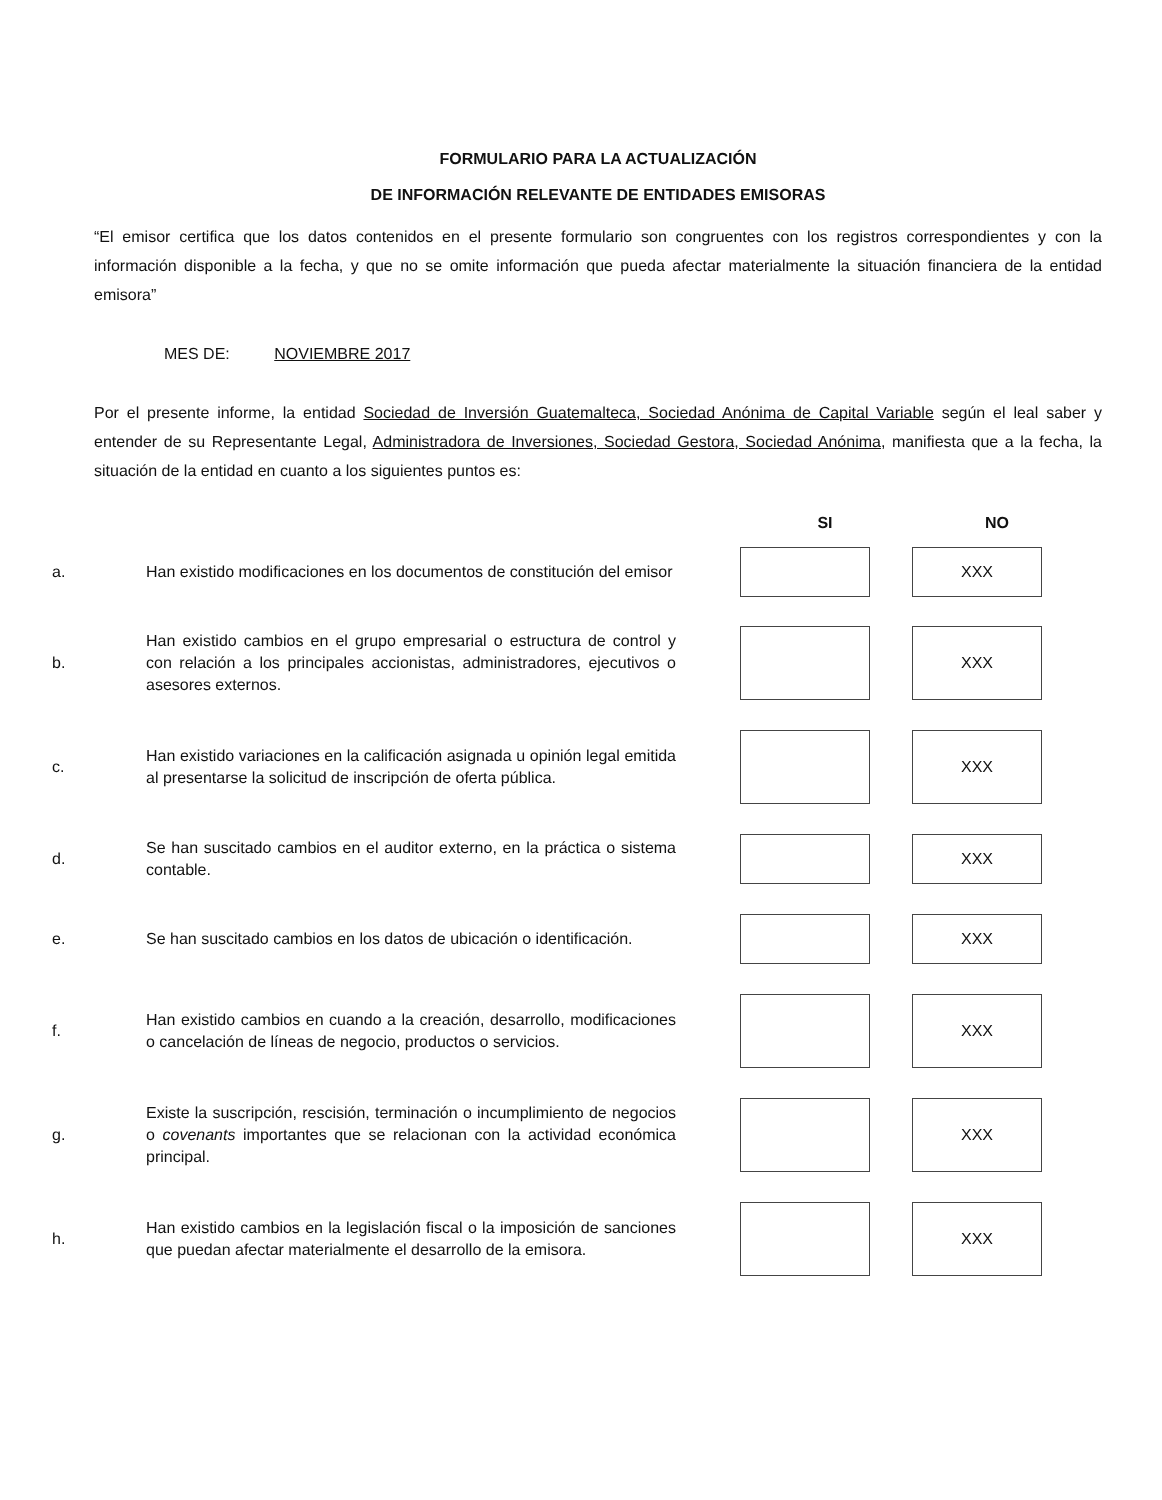FORMULARIO PARA LA ACTUALIZACIÓN
DE INFORMACIÓN RELEVANTE DE ENTIDADES EMISORAS
“El emisor certifica que los datos contenidos en el presente formulario son congruentes con los registros correspondientes y con la información disponible a la fecha, y que no se omite información que pueda afectar materialmente la situación financiera de la entidad emisora”
MES DE: NOVIEMBRE 2017
Por el presente informe, la entidad Sociedad de Inversión Guatemalteca, Sociedad Anónima de Capital Variable según el leal saber y entender de su Representante Legal, Administradora de Inversiones, Sociedad Gestora, Sociedad Anónima, manifiesta que a la fecha, la situación de la entidad en cuanto a los siguientes puntos es:
| | | | SI | NO |
| --- | --- | --- | --- | --- |
| a. | Han existido modificaciones en los documentos de constitución del emisor | | | XXX |
| b. | Han existido cambios en el grupo empresarial o estructura de control y con relación a los principales accionistas, administradores, ejecutivos o asesores externos. | | | XXX |
| c. | Han existido variaciones en la calificación asignada u opinión legal emitida al presentarse la solicitud de inscripción de oferta pública. | | | XXX |
| d. | Se han suscitado cambios en el auditor externo, en la práctica o sistema contable. | | | XXX |
| e. | Se han suscitado cambios en los datos de ubicación o identificación. | | | XXX |
| f. | Han existido cambios en cuando a la creación, desarrollo, modificaciones o cancelación de líneas de negocio, productos o servicios. | | | XXX |
| g. | Existe la suscripción, rescisión, terminación o incumplimiento de negocios o covenants importantes que se relacionan con la actividad económica principal. | | | XXX |
| h. | Han existido cambios en la legislación fiscal o la imposición de sanciones que puedan afectar materialmente el desarrollo de la emisora. | | | XXX |